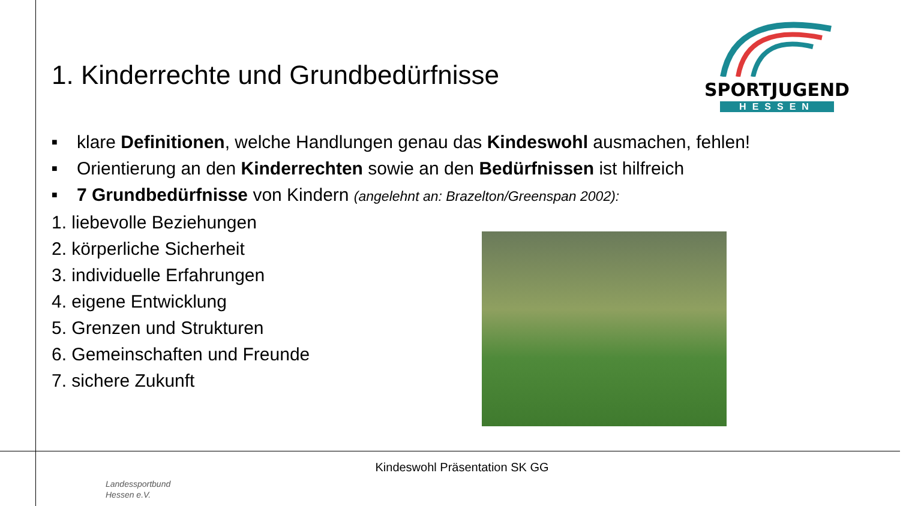SPORTJUGEND
HESSEN
1. Kinderrechte und Grundbedürfnisse
■ klare Definitionen, welche Handlungen genau das Kindeswohl ausmachen, fehlen!
■ Orientierung an den Kinderrechten sowie an den Bedürfnissen ist hilfreich
■ 7 Grundbedürfnisse von Kindern (angelehnt an: Brazelton/Greenspan 2002):
1. liebevolle Beziehungen
2. körperliche Sicherheit
3. individuelle Erfahrungen
4. eigene Entwicklung
5. Grenzen und Strukturen
6. Gemeinschaften und Freunde
7. sichere Zukunft
Landessportbund
Hessen e.V.
Kindeswohl Präsentation SK GG